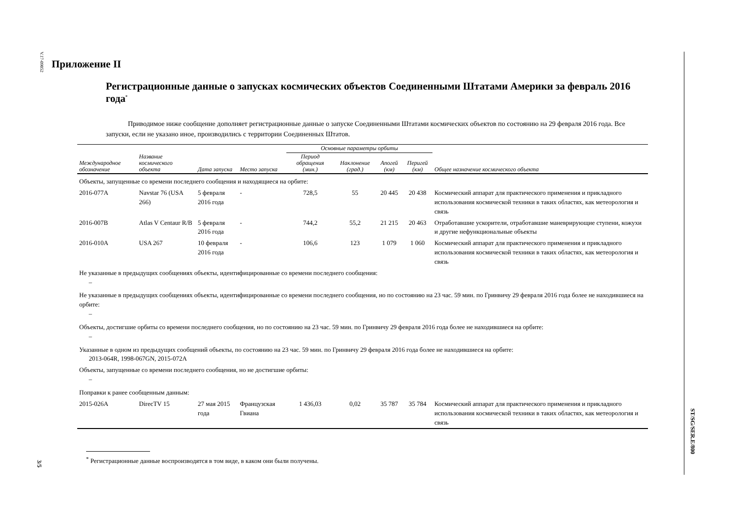V.17-09052
3/5
ST/SG/SER.E/800
Приложение II
Регистрационные данные о запусках космических объектов Соединенными Штатами Америки за февраль 2016 года<sup>*</sup>
Приводимое ниже сообщение дополняет регистрационные данные о запуске Соединенными Штатами космических объектов по состоянию на 29 февраля 2016 года. Все запуски, если не указано иное, производились с территории Соединенных Штатов.
| | | | | Основные параметры орбиты | | | | |
| --- | --- | --- | --- | --- | --- | --- | --- | --- |
| Международное обозначение | Название космического объекта | Дата запуска | Место запуска | Период обращения (мин.) | Наклонение (град.) | Апогей (км) | Перигей (км) | Общее назначение космического объекта |
| Объекты, запущенные со времени последнего сообщения и находящиеся на орбите: | | | | | | | | |
| 2016-077A | Navstar 76 (USA 266) | 5 февраля 2016 года | - | 728,5 | 55 | 20 445 | 20 438 | Космический аппарат для практического применения и прикладного использования космической техники в таких областях, как метеорология и связь |
| 2016-007B | Atlas V Centaur R/B | 5 февраля 2016 года | - | 744,2 | 55,2 | 21 215 | 20 463 | Отработавшие ускорители, отработавшие маневрирующие ступени, кожухи и другие нефункциональные объекты |
| 2016-010A | USA 267 | 10 февраля 2016 года | - | 106,6 | 123 | 1 079 | 1 060 | Космический аппарат для практического применения и прикладного использования космической техники в таких областях, как метеорология и связь |
| Не указанные в предыдущих сообщениях объекты, идентифицированные со времени последнего сообщения: – | | | | | | | | |
| Не указанные в предыдущих сообщениях объекты, идентифицированные со времени последнего сообщения, но по состоянию на 23 час. 59 мин. по Гринвичу 29 февраля 2016 года более не находившиеся на орбите: – | | | | | | | | |
| Объекты, достигшие орбиты со времени последнего сообщения, но по состоянию на 23 час. 59 мин. по Гринвичу 29 февраля 2016 года более не находившиеся на орбите: – | | | | | | | | |
| Указанные в одном из предыдущих сообщений объекты, по состоянию на 23 час. 59 мин. по Гринвичу 29 февраля 2016 года более не находившиеся на орбите: 2013-064R, 1998-067GN, 2015-072A | | | | | | | | |
| Объекты, запущенные со времени последнего сообщения, но не достигшие орбиты: – | | | | | | | | |
| Поправки к ранее сообщенным данным: | | | | | | | | |
| 2015-026A | DirecTV 15 | 27 мая 2015 года | Французская Гвиана | 1 436,03 | 0,02 | 35 787 | 35 784 | Космический аппарат для практического применения и прикладного использования космической техники в таких областях, как метеорология и связь |
<sup>*</sup> Регистрационные данные воспроизводятся в том виде, в каком они были получены.